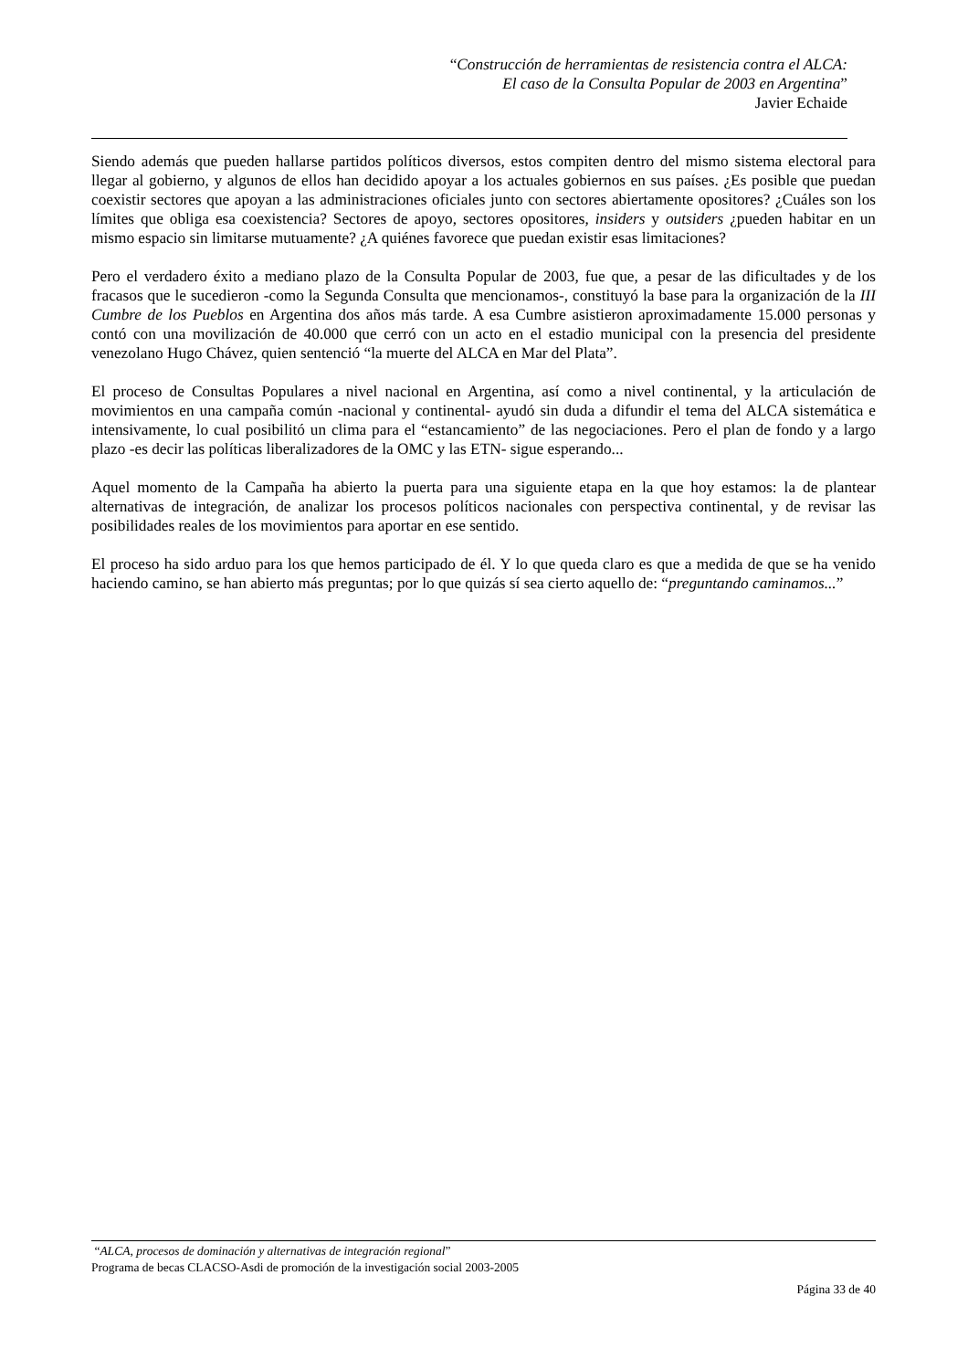“Construcción de herramientas de resistencia contra el ALCA:
El caso de la Consulta Popular de 2003 en Argentina”
Javier Echaide
Siendo además que pueden hallarse partidos políticos diversos, estos compiten dentro del mismo sistema electoral para llegar al gobierno, y algunos de ellos han decidido apoyar a los actuales gobiernos en sus países. ¿Es posible que puedan coexistir sectores que apoyan a las administraciones oficiales junto con sectores abiertamente opositores? ¿Cuáles son los límites que obliga esa coexistencia? Sectores de apoyo, sectores opositores, insiders y outsiders ¿pueden habitar en un mismo espacio sin limitarse mutuamente? ¿A quiénes favorece que puedan existir esas limitaciones?
Pero el verdadero éxito a mediano plazo de la Consulta Popular de 2003, fue que, a pesar de las dificultades y de los fracasos que le sucedieron -como la Segunda Consulta que mencionamos-, constituyó la base para la organización de la III Cumbre de los Pueblos en Argentina dos años más tarde. A esa Cumbre asistieron aproximadamente 15.000 personas y contó con una movilización de 40.000 que cerró con un acto en el estadio municipal con la presencia del presidente venezolano Hugo Chávez, quien sentenció “la muerte del ALCA en Mar del Plata”.
El proceso de Consultas Populares a nivel nacional en Argentina, así como a nivel continental, y la articulación de movimientos en una campaña común -nacional y continental- ayudó sin duda a difundir el tema del ALCA sistemática e intensivamente, lo cual posibilitó un clima para el “estancamiento” de las negociaciones. Pero el plan de fondo y a largo plazo -es decir las políticas liberalizadores de la OMC y las ETN- sigue esperando...
Aquel momento de la Campaña ha abierto la puerta para una siguiente etapa en la que hoy estamos: la de plantear alternativas de integración, de analizar los procesos políticos nacionales con perspectiva continental, y de revisar las posibilidades reales de los movimientos para aportar en ese sentido.
El proceso ha sido arduo para los que hemos participado de él. Y lo que queda claro es que a medida de que se ha venido haciendo camino, se han abierto más preguntas; por lo que quizás sí sea cierto aquello de: “preguntando caminamos...”
“ALCA, procesos de dominación y alternativas de integración regional”
Programa de becas CLACSO-Asdi de promoción de la investigación social 2003-2005
Página 33 de 40